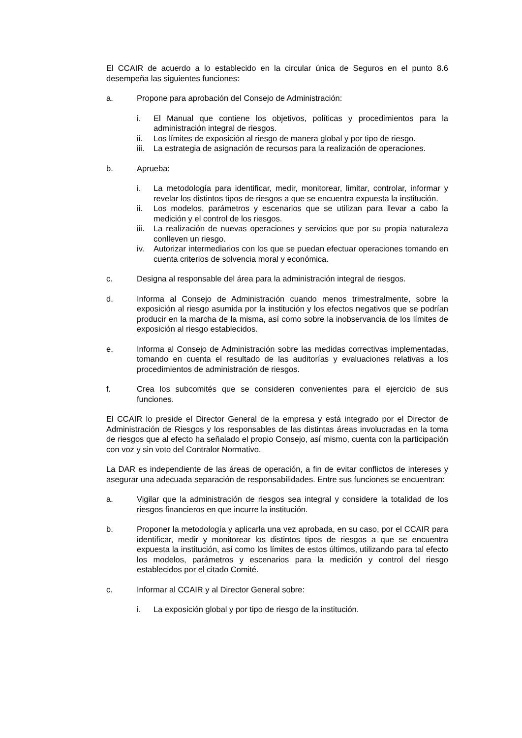El CCAIR de acuerdo a lo establecido en la circular única de Seguros en el punto 8.6 desempeña las siguientes funciones:
a. Propone para aprobación del Consejo de Administración:
i. El Manual que contiene los objetivos, políticas y procedimientos para la administración integral de riesgos.
ii. Los límites de exposición al riesgo de manera global y por tipo de riesgo.
iii.
La estrategia de asignación de recursos para la realización de operaciones.
b. Aprueba:
i. La metodología para identificar, medir, monitorear, limitar, controlar, informar y revelar los distintos tipos de riesgos a que se encuentra expuesta la institución.
ii. Los modelos, parámetros y escenarios que se utilizan para llevar a cabo la medición y el control de los riesgos.
iii.
La realización de nuevas operaciones y servicios que por su propia naturaleza conlleven un riesgo.
iv. Autorizar intermediarios con los que se puedan efectuar operaciones tomando en cuenta criterios de solvencia moral y económica.
c. Designa al responsable del área para la administración integral de riesgos.
d. Informa al Consejo de Administración cuando menos trimestralmente, sobre la exposición al riesgo asumida por la institución y los efectos negativos que se podrían producir en la marcha de la misma, así como sobre la inobservancia de los límites de exposición al riesgo establecidos.
e. Informa al Consejo de Administración sobre las medidas correctivas implementadas, tomando en cuenta el resultado de las auditorías y evaluaciones relativas a los procedimientos de administración de riesgos.
f. Crea los subcomités que se consideren convenientes para el ejercicio de sus funciones.
El CCAIR lo preside el Director General de la empresa y está integrado por el Director de Administración de Riesgos y los responsables de las distintas áreas involucradas en la toma de riesgos que al efecto ha señalado el propio Consejo, así mismo, cuenta con la participación con voz y sin voto del Contralor Normativo.
La DAR es independiente de las áreas de operación, a fin de evitar conflictos de intereses y asegurar una adecuada separación de responsabilidades. Entre sus funciones se encuentran:
a. Vigilar que la administración de riesgos sea integral y considere la totalidad de los riesgos financieros en que incurre la institución.
b. Proponer la metodología y aplicarla una vez aprobada, en su caso, por el CCAIR para identificar, medir y monitorear los distintos tipos de riesgos a que se encuentra expuesta la institución, así como los límites de estos últimos, utilizando para tal efecto los modelos, parámetros y escenarios para la medición y control del riesgo establecidos por el citado Comité.
c. Informar al CCAIR y al Director General sobre:
i. La exposición global y por tipo de riesgo de la institución.